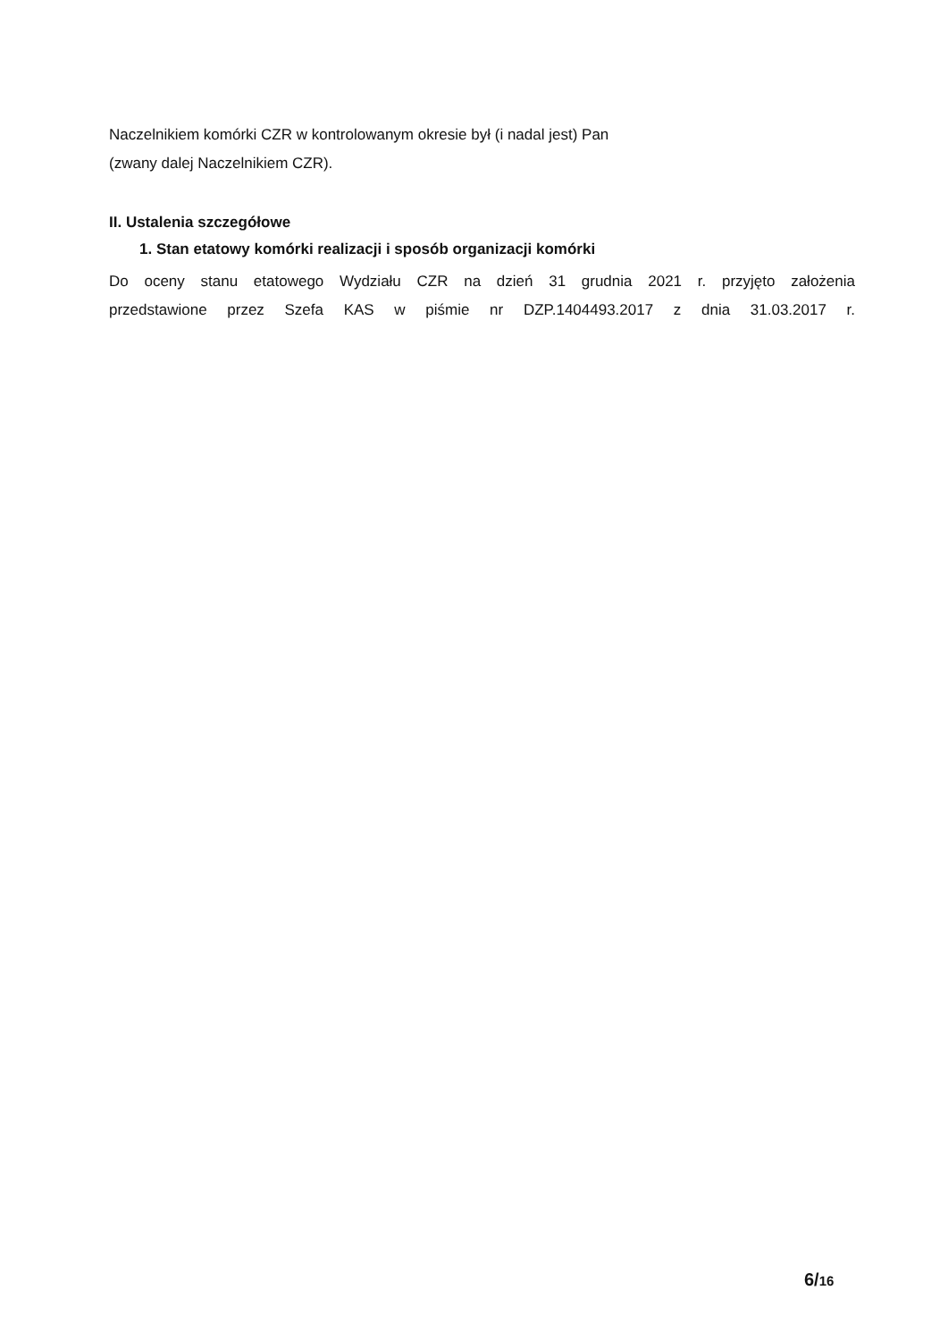Naczelnikiem komórki CZR w kontrolowanym okresie był (i nadal jest) Pan
(zwany dalej Naczelnikiem CZR).
II. Ustalenia szczegółowe
1. Stan etatowy komórki realizacji i sposób organizacji komórki
Do oceny stanu etatowego Wydziału CZR na dzień 31 grudnia 2021 r. przyjęto założenia
przedstawione przez Szefa KAS w piśmie nr DZP.1404493.2017 z dnia 31.03.2017 r.
6/16